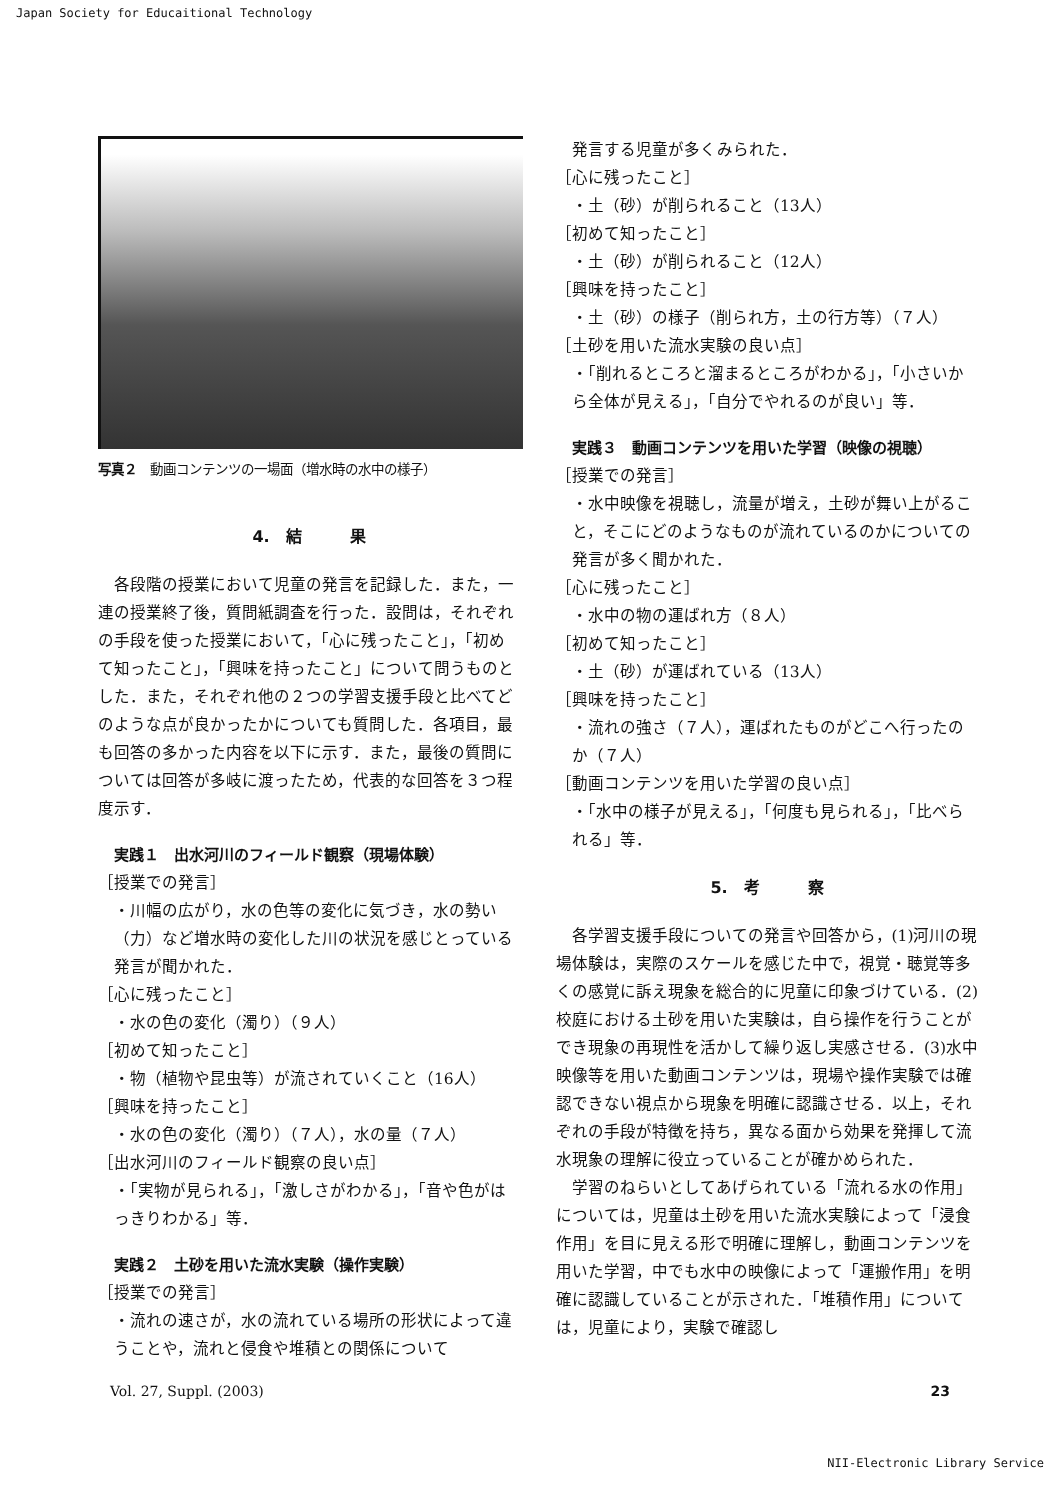Japan Society for Educaitional Technology
写真２　動画コンテンツの一場面（増水時の水中の様子）
4.　結　　　果
各段階の授業において児童の発言を記録した．また，一連の授業終了後，質問紙調査を行った．設問は，それぞれの手段を使った授業において，「心に残ったこと」，「初めて知ったこと」，「興味を持ったこと」について問うものとした．また，それぞれ他の２つの学習支援手段と比べてどのような点が良かったかについても質問した．各項目，最も回答の多かった内容を以下に示す．また，最後の質問については回答が多岐に渡ったため，代表的な回答を３つ程度示す．
実践１　出水河川のフィールド観察（現場体験）
［授業での発言］
・川幅の広がり，水の色等の変化に気づき，水の勢い（力）など増水時の変化した川の状況を感じとっている発言が聞かれた．
［心に残ったこと］
・水の色の変化（濁り）（９人）
［初めて知ったこと］
・物（植物や昆虫等）が流されていくこと（16人）
［興味を持ったこと］
・水の色の変化（濁り）（７人），水の量（７人）
［出水河川のフィールド観察の良い点］
・「実物が見られる」，「激しさがわかる」，「音や色がはっきりわかる」等．
実践２　土砂を用いた流水実験（操作実験）
［授業での発言］
・流れの速さが，水の流れている場所の形状によって違うことや，流れと侵食や堆積との関係について
発言する児童が多くみられた．
［心に残ったこと］
・土（砂）が削られること（13人）
［初めて知ったこと］
・土（砂）が削られること（12人）
［興味を持ったこと］
・土（砂）の様子（削られ方，土の行方等）（７人）
［土砂を用いた流水実験の良い点］
・「削れるところと溜まるところがわかる」，「小さいから全体が見える」，「自分でやれるのが良い」等．
実践３　動画コンテンツを用いた学習（映像の視聴）
［授業での発言］
・水中映像を視聴し，流量が増え，土砂が舞い上がること，そこにどのようなものが流れているのかについての発言が多く聞かれた．
［心に残ったこと］
・水中の物の運ばれ方（８人）
［初めて知ったこと］
・土（砂）が運ばれている（13人）
［興味を持ったこと］
・流れの強さ（７人），運ばれたものがどこへ行ったのか（７人）
［動画コンテンツを用いた学習の良い点］
・「水中の様子が見える」，「何度も見られる」，「比べられる」等．
5.　考　　　察
各学習支援手段についての発言や回答から，(1)河川の現場体験は，実際のスケールを感じた中で，視覚・聴覚等多くの感覚に訴え現象を総合的に児童に印象づけている．(2)校庭における土砂を用いた実験は，自ら操作を行うことができ現象の再現性を活かして繰り返し実感させる．(3)水中映像等を用いた動画コンテンツは，現場や操作実験では確認できない視点から現象を明確に認識させる．以上，それぞれの手段が特徴を持ち，異なる面から効果を発揮して流水現象の理解に役立っていることが確かめられた．
学習のねらいとしてあげられている「流れる水の作用」については，児童は土砂を用いた流水実験によって「浸食作用」を目に見える形で明確に理解し，動画コンテンツを用いた学習，中でも水中の映像によって「運搬作用」を明確に認識していることが示された．「堆積作用」については，児童により，実験で確認し
Vol. 27, Suppl. (2003) 23
NII-Electronic Library Service